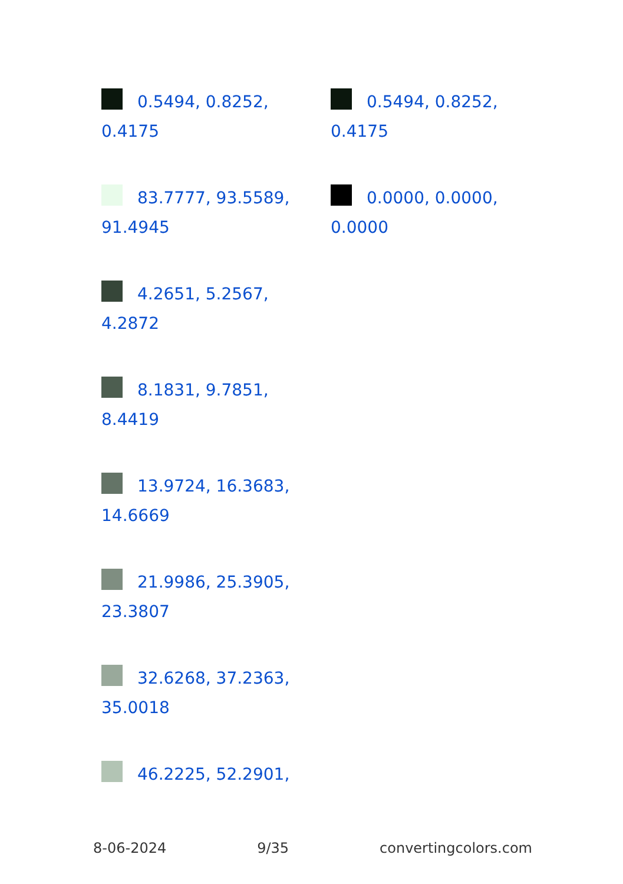0.5494, 0.8252, 0.4175
83.7777, 93.5589, 91.4945
4.2651, 5.2567, 4.2872
8.1831, 9.7851, 8.4419
13.9724, 16.3683, 14.6669
21.9986, 25.3905, 23.3807
32.6268, 37.2363, 35.0018
46.2225, 52.2901,
0.5494, 0.8252, 0.4175
0.0000, 0.0000, 0.0000
8-06-2024 9/35 convertingcolors.com